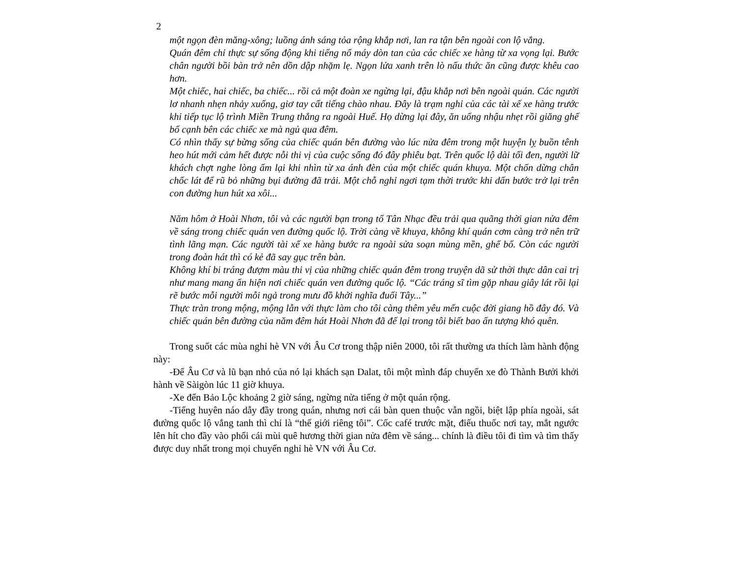2
một ngọn đèn măng-xông; luồng ánh sáng tỏa rộng khắp nơi, lan ra tận bên ngoài con lộ vắng.
Quán đêm chỉ thực sự sống động khi tiếng nổ máy dòn tan của các chiếc xe hàng từ xa vọng lại. Bước chân người bồi bàn trở nên dồn dập nhặm lẹ. Ngọn lửa xanh trên lò nấu thức ăn cũng được khêu cao hơn.
Một chiếc, hai chiếc, ba chiếc... rồi cả một đoàn xe ngừng lại, đậu khắp nơi bên ngoài quán. Các người lơ nhanh nhẹn nhảy xuống, giơ tay cất tiếng chào nhau. Đây là trạm nghỉ của các tài xế xe hàng trước khi tiếp tục lộ trình Miền Trung thẳng ra ngoài Huế. Họ dừng lại đây, ăn uống nhậu nhẹt rồi giăng ghế bố cạnh bên các chiếc xe mà ngủ qua đêm.
Có nhìn thấy sự bừng sống của chiếc quán bên đường vào lúc nửa đêm trong một huyện lỵ buồn tênh heo hút mới cảm hết được nỗi thi vị của cuộc sống đó đây phiêu bạt. Trên quốc lộ dài tối đen, người lữ khách chợt nghe lòng ấm lại khi nhìn từ xa ánh đèn của một chiếc quán khuya. Một chốn dừng chân chốc lát để rũ bỏ những bụi đường đã trải. Một chỗ nghỉ ngơi tạm thời trước khi dấn bước trở lại trên con đường hun hút xa xôi...
Năm hôm ở Hoài Nhơn, tôi và các người bạn trong tổ Tân Nhạc đều trải qua quãng thời gian nửa đêm về sáng trong chiếc quán ven đường quốc lộ. Trời càng về khuya, không khí quán cơm càng trở nên trữ tình lãng mạn. Các người tài xế xe hàng bước ra ngoài sửa soạn mùng mền, ghế bố. Còn các người trong đoàn hát thì có kẻ đã say gục trên bàn.
Không khí bi tráng đượm màu thi vị của những chiếc quán đêm trong truyện dã sử thời thực dân cai trị như mang mang ẩn hiện nơi chiếc quán ven đường quốc lộ. “Các tráng sĩ tìm gặp nhau giây lát rồi lại rẽ bước mỗi người mỗi ngả trong mưu đồ khởi nghĩa đuổi Tây...”
Thực tràn trong mộng, mộng lẫn với thực làm cho tôi càng thêm yêu mến cuộc đời giang hồ đây đó. Và chiếc quán bên đường của năm đêm hát Hoài Nhơn đã để lại trong tôi biết bao ấn tượng khó quên.
Trong suốt các mùa nghỉ hè VN với Âu Cơ trong thập niên 2000, tôi rất thường ưa thích làm hành động này:
-Để Âu Cơ và lũ bạn nhỏ của nó lại khách sạn Dalat, tôi một mình đáp chuyến xe đò Thành Bưởi khởi hành về Sàigòn lúc 11 giờ khuya.
-Xe đến Bảo Lộc khoảng 2 giờ sáng, ngừng nửa tiếng ở một quán rộng.
-Tiếng huyên náo dẫy đầy trong quán, nhưng nơi cái bàn quen thuộc vẫn ngồi, biệt lập phía ngoài, sát đường quốc lộ vắng tanh thì chỉ là “thế giới riêng tôi”. Cốc café trước mặt, điếu thuốc nơi tay, mắt ngước lên hít cho đầy vào phổi cái mùi quê hương thời gian nửa đêm về sáng... chính là điều tôi đi tìm và tìm thấy được duy nhất trong mọi chuyến nghỉ hè VN với Âu Cơ.